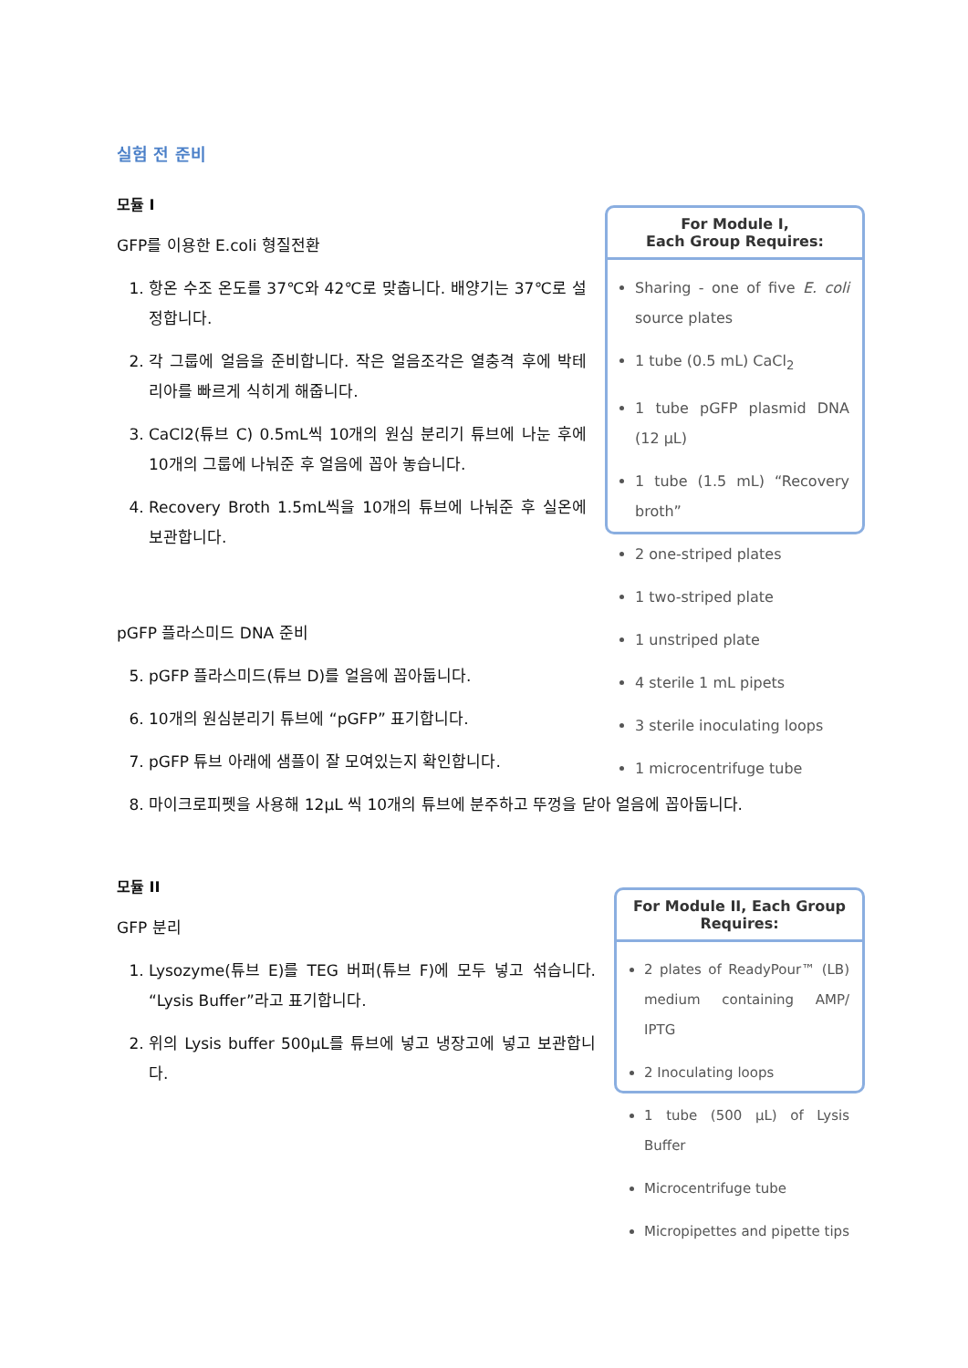실험 전 준비
모듈 I
GFP를 이용한 E.coli 형질전환
1. 항온 수조 온도를 37℃와 42℃로 맞춥니다. 배양기는 37℃로 설정합니다.
2. 각 그룹에 얼음을 준비합니다. 작은 얼음조각은 열충격 후에 박테리아를 빠르게 식히게 해줍니다.
3. CaCl2(튜브 C) 0.5mL씩 10개의 원심 분리기 튜브에 나눈 후에 10개의 그룹에 나눠준 후 얼음에 꼽아 놓습니다.
4. Recovery Broth 1.5mL씩을 10개의 튜브에 나눠준 후 실온에 보관합니다.
For Module I,
Each Group Requires:
Sharing - one of five E. coli source plates
1 tube (0.5 mL) CaCl<sub>2</sub>
1 tube pGFP plasmid DNA (12 µL)
1 tube (1.5 mL) “Recovery broth”
2 one-striped plates
1 two-striped plate
1 unstriped plate
4 sterile 1 mL pipets
3 sterile inoculating loops
1 microcentrifuge tube
pGFP 플라스미드 DNA 준비
5. pGFP 플라스미드(튜브 D)를 얼음에 꼽아둡니다.
6. 10개의 원심분리기 튜브에 “pGFP” 표기합니다.
7. pGFP 튜브 아래에 샘플이 잘 모여있는지 확인합니다.
8. 마이크로피펫을 사용해 12μL 씩 10개의 튜브에 분주하고 뚜껑을 닫아 얼음에 꼽아둡니다.
모듈 II
GFP 분리
1. Lysozyme(튜브 E)를 TEG 버퍼(튜브 F)에 모두 넣고 섞습니다. “Lysis Buffer”라고 표기합니다.
2. 위의 Lysis buffer 500µL를 튜브에 넣고 냉장고에 넣고 보관합니다.
For Module II, Each Group Requires:
2 plates of ReadyPour™ (LB) medium containing AMP/ IPTG
2 Inoculating loops
1 tube (500 µL) of Lysis Buffer
Microcentrifuge tube
Micropipettes and pipette tips